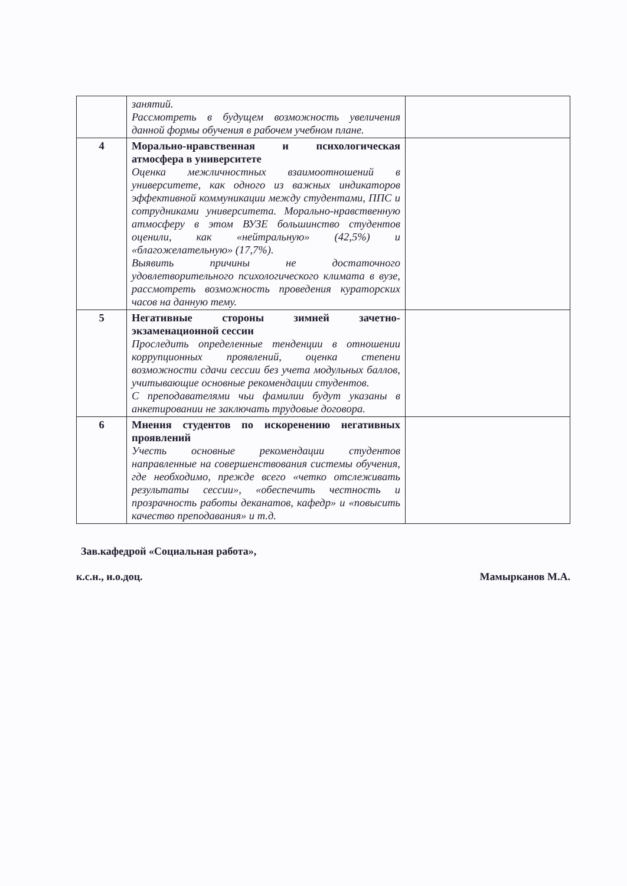| | занятий. Рассмотреть в будущем возможность увеличения данной формы обучения в рабочем учебном плане. | |
| 4 | Морально-нравственная и психологическая атмосфера в университете Оценка межличностных взаимоотношений в университете, как одного из важных индикаторов эффективной коммуникации между студентами, ППС и сотрудниками университета. Морально-нравственную атмосферу в этом ВУЗЕ большинство студентов оценили, как «нейтральную» (42,5%) и «благожелательную» (17,7%). Выявить причины не достаточного удовлетворительного психологического климата в вузе, рассмотреть возможность проведения кураторских часов на данную тему. | |
| 5 | Негативные стороны зимней зачетно-экзаменационной сессии Проследить определенные тенденции в отношении коррупционных проявлений, оценка степени возможности сдачи сессии без учета модульных баллов, учитывающие основные рекомендации студентов. С преподавателями чьи фамилии будут указаны в анкетировании не заключать трудовые договора. | |
| 6 | Мнения студентов по искоренению негативных проявлений Учесть основные рекомендации студентов направленные на совершенствования системы обучения, где необходимо, прежде всего «четко отслеживать результаты сессии», «обеспечить честность и прозрачность работы деканатов, кафедр» и «повысить качество преподавания» и т.д. | |
Зав.кафедрой «Социальная работа»,
к.с.н., и.о.доц. Мамырканов М.А.